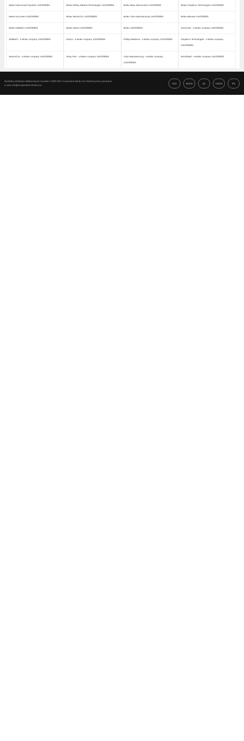Molex Interconnect Systems 1552200063.
Molex Affinity Medical Technologies 1552200063.
Molex Beau Interconnect 1552200063.
Molex PolyMicro Technologies 1552200063.
Molex NuCurrent 1552200063.
Molex SensorCon 1552200063.
Molex Triton Manufacturing 1552200063.
Molex Bittware 1552200063.
Molex Nallatech 1552200063.
Molex Nistica 1552200063.
Molex 1552200063.
NuCurrent - a Molex company 1552200063.
Nallatech - a Molex company 1552200063.
Nistica - a Molex company 1552200063.
Phillips-Medisize - a Molex company 1552200063.
PolyMicro Technologies - a Molex company 1552200063.
SensorCon - a Molex company 1552200063.
Temp-Flex - a Molex company 1552200063.
Triton Manufacturing - a Molex company 1552200063.
Woodhead - a Molex company 1552200063.
Spolehlivý distributor elektronických součástí © 2003-2021 Component-World.com Všechna práva vyhrazena.
E-mail: info@Components-World.com
ISO RoHS UL CNAS Pb